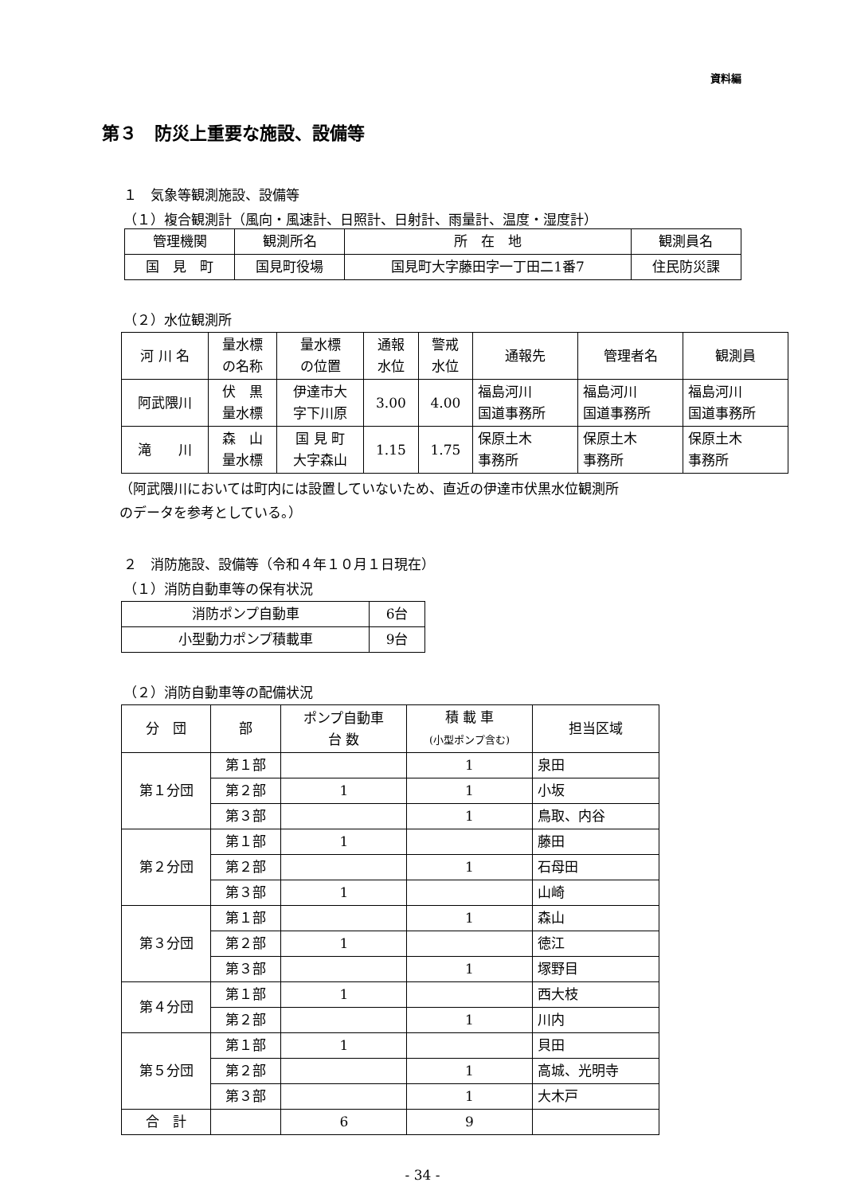資料編
第３　防災上重要な施設、設備等
１　気象等観測施設、設備等
（１）複合観測計（風向・風速計、日照計、日射計、雨量計、温度・湿度計）
| 管理機関 | 観測所名 | 所 在 地 | 観測員名 |
| --- | --- | --- | --- |
| 国 見 町 | 国見町役場 | 国見町大字藤田字一丁田二1番7 | 住民防災課 |
（２）水位観測所
| 河 川 名 | 量水標 の名称 | 量水標 の位置 | 通報 水位 | 警戒 水位 | 通報先 | 管理者名 | 観測員 |
| --- | --- | --- | --- | --- | --- | --- | --- |
| 阿武隈川 | 伏 黒 量水標 | 伊達市大 字下川原 | 3.00 | 4.00 | 福島河川 国道事務所 | 福島河川 国道事務所 | 福島河川 国道事務所 |
| 滝 川 | 森 山 量水標 | 国 見 町 大字森山 | 1.15 | 1.75 | 保原土木 事務所 | 保原土木 事務所 | 保原土木 事務所 |
（阿武隈川においては町内には設置していないため、直近の伊達市伏黒水位観測所
のデータを参考としている。）
２　消防施設、設備等（令和４年１０月１日現在）
（１）消防自動車等の保有状況
| 消防ポンプ自動車 | 6台 |
| 小型動力ポンプ積載車 | 9台 |
（２）消防自動車等の配備状況
| 分 団 | 部 | ポンプ自動車 台 数 | 積 載 車 (小型ポンプ含む) | 担当区域 |
| --- | --- | --- | --- | --- |
| 第１分団 | 第１部 | | 1 | 泉田 |
| | 第２部 | 1 | 1 | 小坂 |
| | 第３部 | | 1 | 鳥取、内谷 |
| 第２分団 | 第１部 | 1 | | 藤田 |
| | 第２部 | | 1 | 石母田 |
| | 第３部 | 1 | | 山崎 |
| 第３分団 | 第１部 | | 1 | 森山 |
| | 第２部 | 1 | | 徳江 |
| | 第３部 | | 1 | 塚野目 |
| 第４分団 | 第１部 | 1 | | 西大枝 |
| | 第２部 | | 1 | 川内 |
| 第５分団 | 第１部 | 1 | | 貝田 |
| | 第２部 | | 1 | 高城、光明寺 |
| | 第３部 | | 1 | 大木戸 |
| 合 計 | | 6 | 9 | |
- 34 -